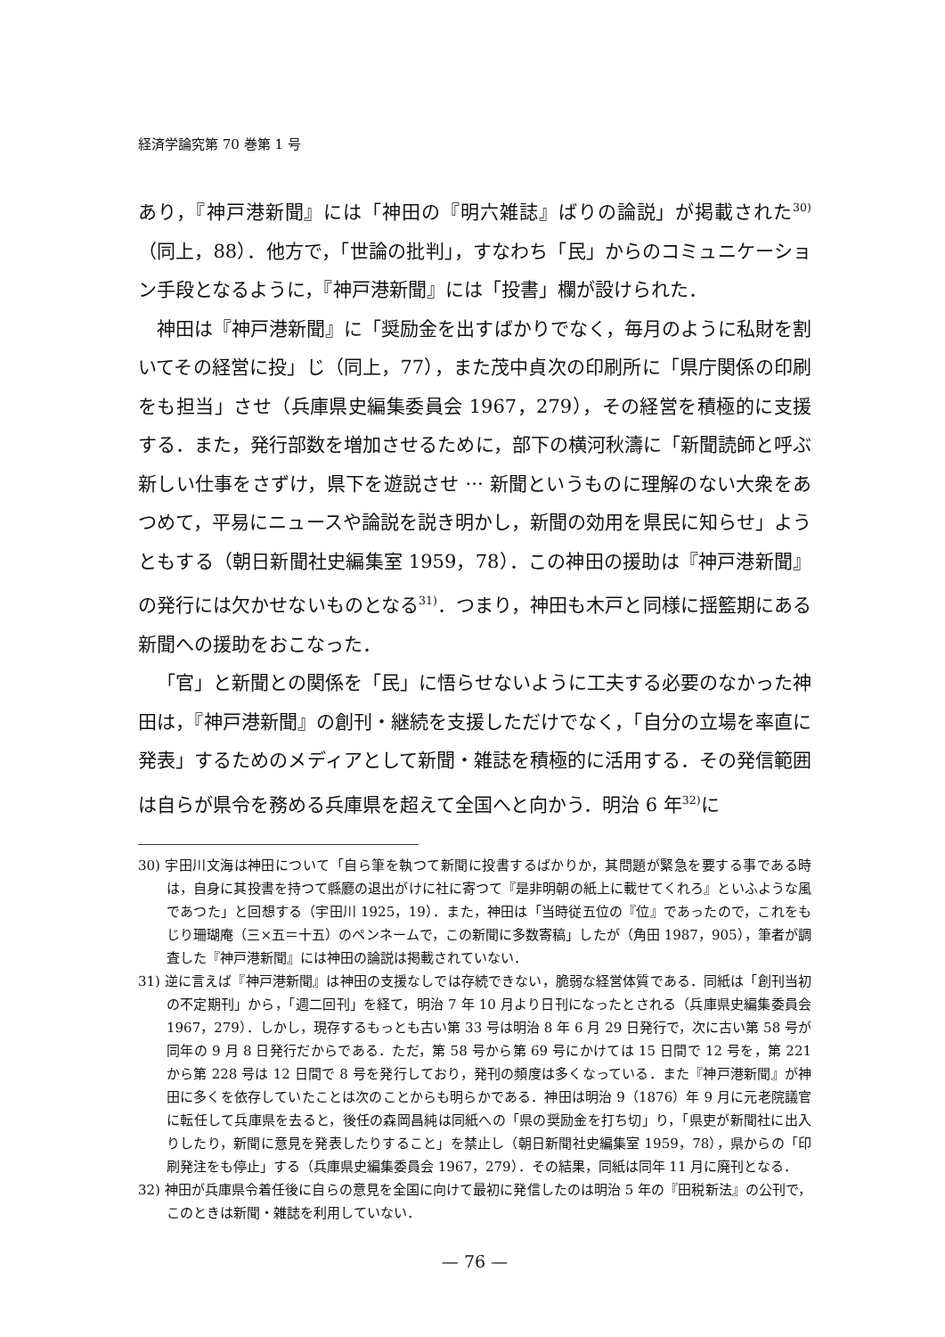経済学論究第 70 巻第 1 号
あり，『神戸港新聞』には「神田の『明六雑誌』ばりの論説」が掲載された<sup>30)</sup>（同上，88）．他方で，「世論の批判」，すなわち「民」からのコミュニケーション手段となるように，『神戸港新聞』には「投書」欄が設けられた．
神田は『神戸港新聞』に「奨励金を出すばかりでなく，毎月のように私財を割いてその経営に投」じ（同上，77），また茂中貞次の印刷所に「県庁関係の印刷をも担当」させ（兵庫県史編集委員会 1967，279），その経営を積極的に支援する．また，発行部数を増加させるために，部下の横河秋濤に「新聞読師と呼ぶ新しい仕事をさずけ，県下を遊説させ ··· 新聞というものに理解のない大衆をあつめて，平易にニュースや論説を説き明かし，新聞の効用を県民に知らせ」ようともする（朝日新聞社史編集室 1959，78）．この神田の援助は『神戸港新聞』の発行には欠かせないものとなる<sup>31)</sup>．つまり，神田も木戸と同様に揺籃期にある新聞への援助をおこなった．
「官」と新聞との関係を「民」に悟らせないように工夫する必要のなかった神田は，『神戸港新聞』の創刊・継続を支援しただけでなく，「自分の立場を率直に発表」するためのメディアとして新聞・雑誌を積極的に活用する．その発信範囲は自らが県令を務める兵庫県を超えて全国へと向かう．明治 6 年<sup>32)</sup>に
30) 宇田川文海は神田について「自ら筆を執つて新聞に投書するばかりか，其問題が緊急を要する事である時は，自身に其投書を持つて縣廳の退出がけに社に寄つて『是非明朝の紙上に載せてくれろ』といふような風であつた」と回想する（宇田川 1925，19）．また，神田は「当時従五位の『位』であったので，これをもじり珊瑚庵（三×五＝十五）のペンネームで，この新聞に多数寄稿」したが（角田 1987，905），筆者が調査した『神戸港新聞』には神田の論説は掲載されていない．
31) 逆に言えば『神戸港新聞』は神田の支援なしでは存続できない，脆弱な経営体質である．同紙は「創刊当初の不定期刊」から，「週二回刊」を経て，明治 7 年 10 月より日刊になったとされる（兵庫県史編集委員会 1967，279）．しかし，現存するもっとも古い第 33 号は明治 8 年 6 月 29 日発行で，次に古い第 58 号が同年の 9 月 8 日発行だからである．ただ，第 58 号から第 69 号にかけては 15 日間で 12 号を，第 221 から第 228 号は 12 日間で 8 号を発行しており，発刊の頻度は多くなっている．また『神戸港新聞』が神田に多くを依存していたことは次のことからも明らかである．神田は明治 9（1876）年 9 月に元老院議官に転任して兵庫県を去ると，後任の森岡昌純は同紙への「県の奨励金を打ち切」り，「県吏が新聞社に出入りしたり，新聞に意見を発表したりすること」を禁止し（朝日新聞社史編集室 1959，78），県からの「印刷発注をも停止」する（兵庫県史編集委員会 1967，279）．その結果，同紙は同年 11 月に廃刊となる．
32) 神田が兵庫県令着任後に自らの意見を全国に向けて最初に発信したのは明治 5 年の『田税新法』の公刊で，このときは新聞・雑誌を利用していない．
— 76 —